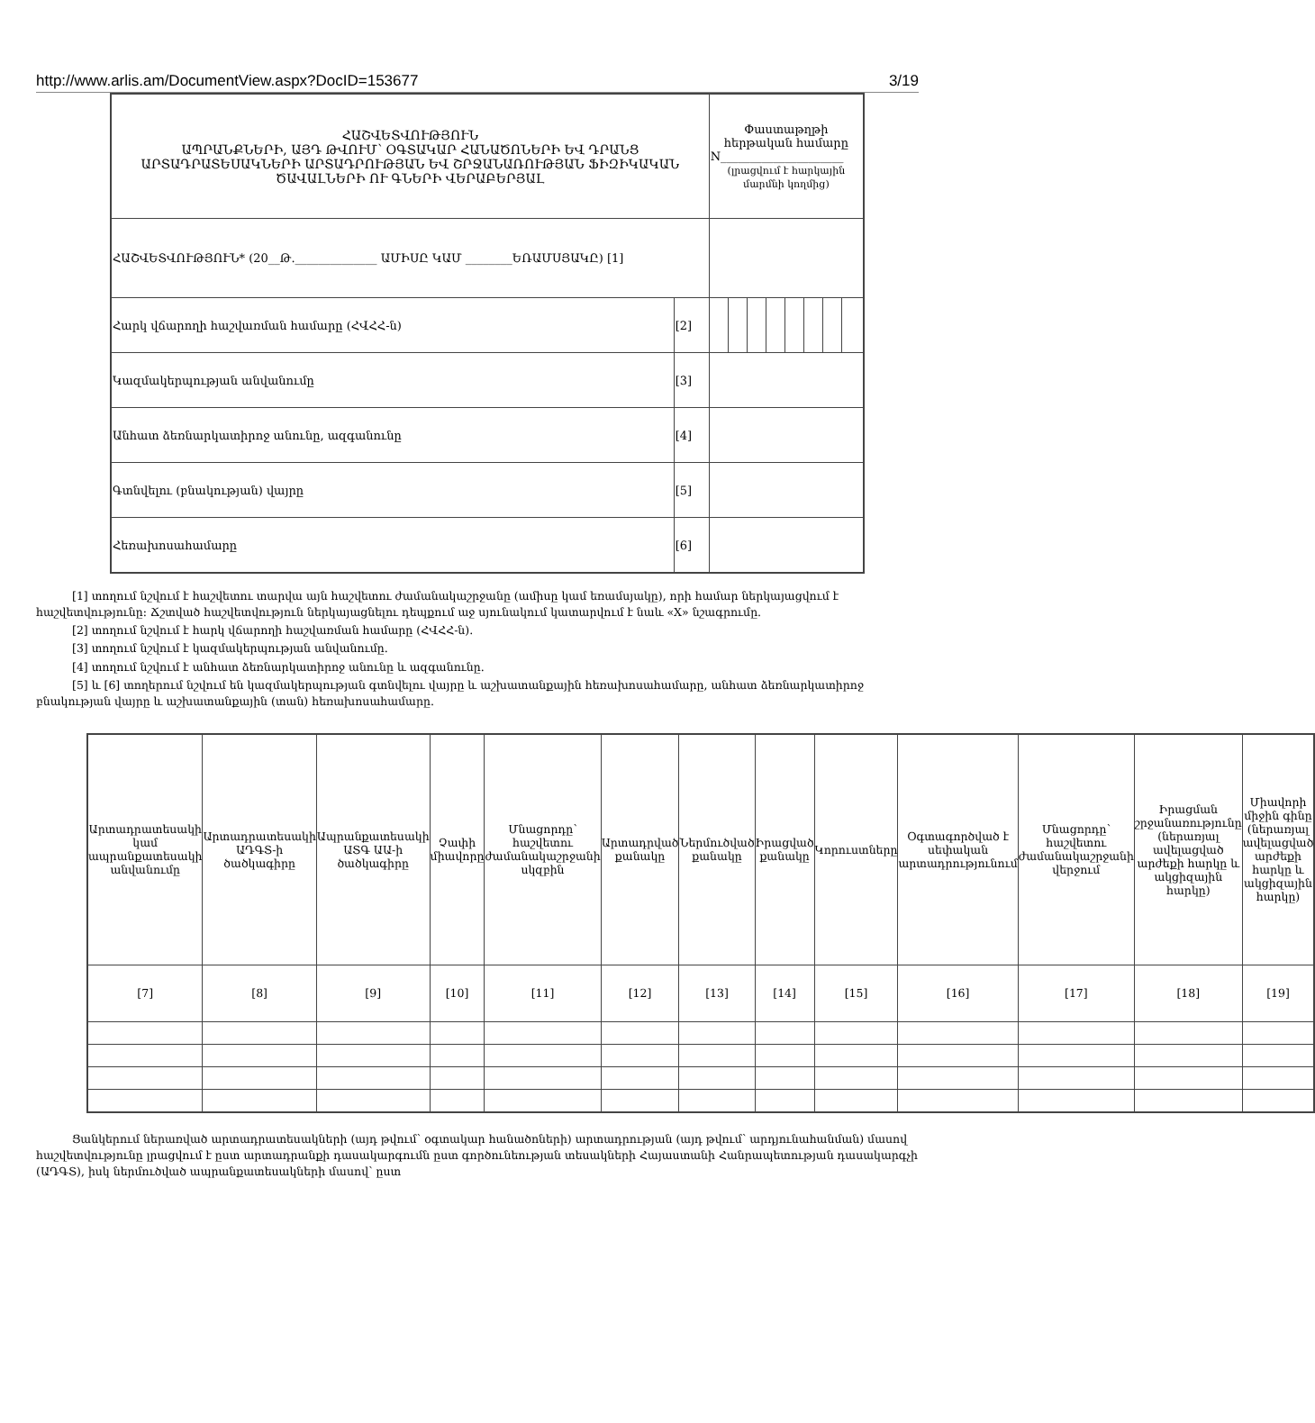http://www.arlis.am/DocumentView.aspx?DocID=153677 3/19
| ՀԱՇՎԵՏՎՈՒԹՅՈՒՆ ԱՊՐԱՆՔՆԵՐԻ, ԱՅԴ ԹՎՈՒՄ՝ ՕԳՏԱԿԱՐ ՀԱՆԱԾՈՆԵՐԻ ԵՎ ԴՐԱՆՑ ԱՐՏԱԴՐԱՏԵՍԱԿՆԵՐԻ ԱՐՏԱԴՐՈՒԹՅԱՆ ԵՎ ՇՐՋԱՆԱՌՈՒԹՅԱՆ ՖԻԶԻԿԱԿԱՆ ԾԱՎԱԼՆԵՐԻ ՈՒ ԳՆԵՐԻ ՎԵՐԱԲԵՐՅԱԼ | | Փաստաթղթի հերթական համարը N_____________________ (լրացվում է հարկային մարմնի կողմից) | | | | | | | |
| ՀԱՇՎԵՏՎՈՒԹՅՈՒՆ* (20__Թ.______________ ԱՄԻՍԸ ԿԱՄ ________ԵՌԱՄՍՅԱԿԸ) [1] | | | | | | | | | |
| Հարկ վճարողի հաշվառման համարը (ՀՎՀՀ-ն) | [2] | | | | | | | | |
| Կազմակերպության անվանումը | [3] | | | | | | | | |
| Անհատ ձեռնարկատիրոջ անունը, ազգանունը | [4] | | | | | | | | |
| Գտնվելու (բնակության) վայրը | [5] | | | | | | | | |
| Հեռախոսահամարը | [6] | | | | | | | | |
[1] տողում նշվում է հաշվետու տարվա այն հաշվետու ժամանակաշրջանը (ամիսը կամ եռամսյակը), որի համար ներկայացվում է հաշվետվությունը: Ճշտված հաշվետվություն ներկայացնելու դեպքում աջ սյունակում կատարվում է նաև «X» նշագրումը.
[2] տողում նշվում է հարկ վճարողի հաշվառման համարը (ՀՎՀՀ-ն).
[3] տողում նշվում է կազմակերպության անվանումը.
[4] տողում նշվում է անհատ ձեռնարկատիրոջ անունը և ազգանունը.
[5] և [6] տողերում նշվում են կազմակերպության գտնվելու վայրը և աշխատանքային հեռախոսահամարը, անհատ ձեռնարկատիրոջ բնակության վայրը և աշխատանքային (տան) հեռախոսահամարը.
| Արտադրատեսակի կամ ապրանքատեսակի անվանումը | Արտադրատեսակի ԱԴԳՏ-ի ծածկագիրը | Ապրանքատեսակի ԱՏԳ ԱԱ-ի ծածկագիրը | Չափի միավորը | Մնացորդը՝ հաշվետու ժամանակաշրջանի սկզբին | Արտադրված քանակը | Ներմուծված քանակը | Իրացված քանակը | Կորուստները | Օգտագործված է սեփական արտադրությունում | Մնացորդը՝ հաշվետու ժամանակաշրջանի վերջում | Իրացման շրջանառությունը (ներառյալ ավելացված արժեքի հարկը և ակցիզային հարկը) | Միավորի միջին գինը (ներառյալ ավելացված արժեքի հարկը և ակցիզային հարկը) |
| --- | --- | --- | --- | --- | --- | --- | --- | --- | --- | --- | --- | --- |
| [7] | [8] | [9] | [10] | [11] | [12] | [13] | [14] | [15] | [16] | [17] | [18] | [19] |
Ցանկերում ներառված արտադրատեսակների (այդ թվում՝ օգտակար հանածոների) արտադրության (այդ թվում՝ արդյունահանման) մասով հաշվետվությունը լրացվում է ըստ արտադրանքի դասակարգումն ըստ գործունեության տեսակների Հայաստանի Հանրապետության դասակարգչի (ԱԴԳՏ), իսկ ներմուծված ապրանքատեսակների մասով՝ ըստ